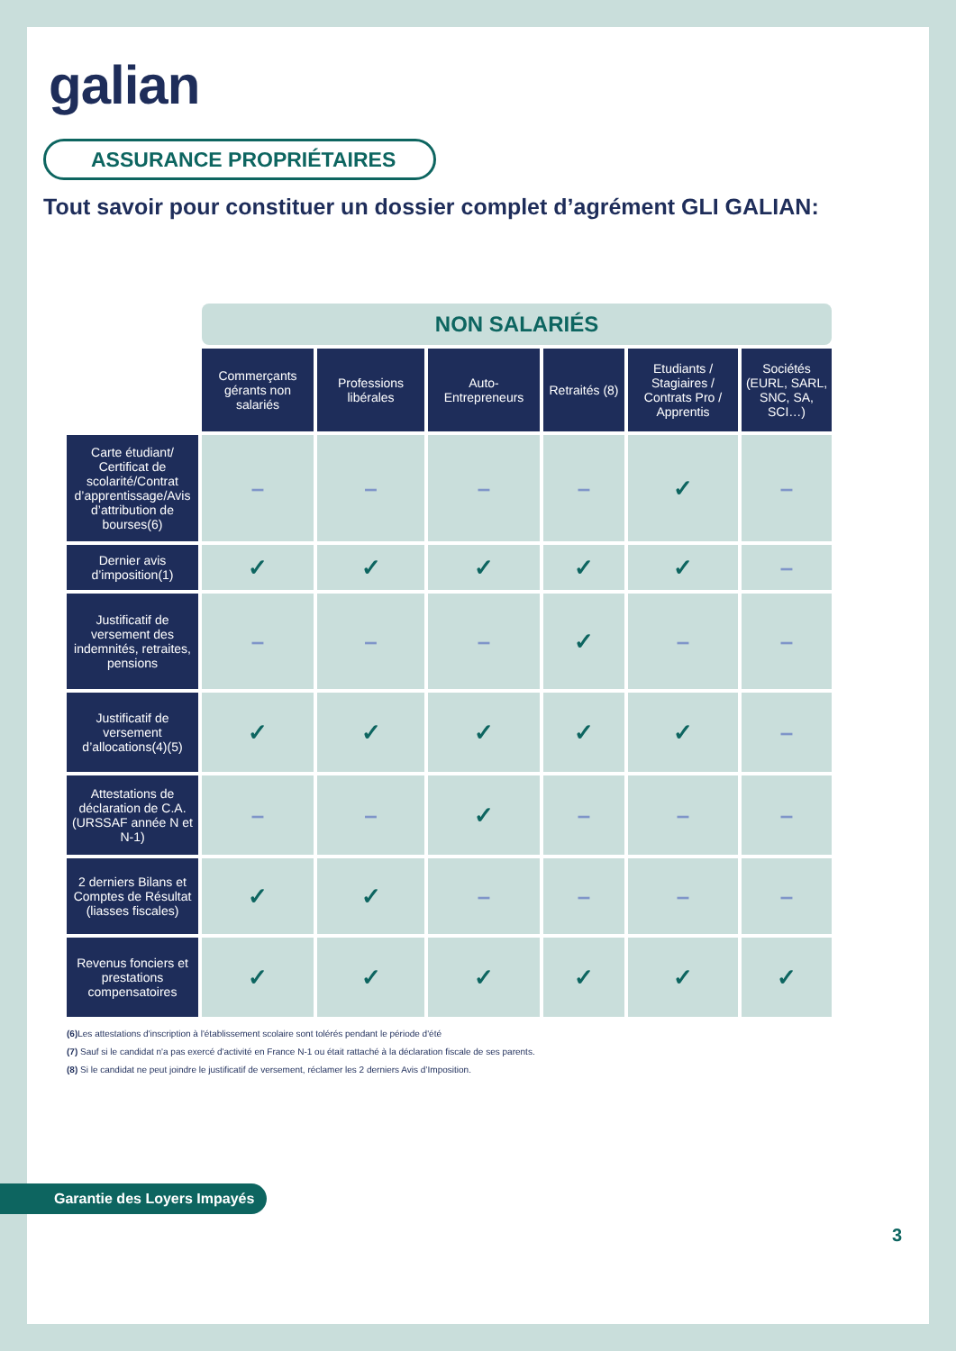galian
ASSURANCE PROPRIÉTAIRES
Tout savoir pour constituer un dossier complet d’agrément GLI GALIAN:
| | NON SALARIÉS | | | | | |
| --- | --- | --- | --- | --- | --- | --- |
| | Commerçants gérants non salariés | Professions libérales | Auto-Entrepreneurs | Retraités (8) | Etudiants / Stagiaires / Contrats Pro / Apprentis | Sociétés (EURL, SARL, SNC, SA, SCI…) |
| Carte étudiant/ Certificat de scolarité/Contrat d’apprentissage/Avis d’attribution de bourses(6) | – | – | – | – | ✓ | – |
| Dernier avis d’imposition(1) | ✓ | ✓ | ✓ | ✓ | ✓ | – |
| Justificatif de versement des indemnités, retraites, pensions | – | – | – | ✓ | – | – |
| Justificatif de versement d’allocations(4)(5) | ✓ | ✓ | ✓ | ✓ | ✓ | – |
| Attestations de déclaration de C.A. (URSSAF année N et N-1) | – | – | ✓ | – | – | – |
| 2 derniers Bilans et Comptes de Résultat (liasses fiscales) | ✓ | ✓ | – | – | – | – |
| Revenus fonciers et prestations compensatoires | ✓ | ✓ | ✓ | ✓ | ✓ | ✓ |
(6) Les attestations d'inscription à l'établissement scolaire sont tolérés pendant le période d'été
(7) Sauf si le candidat n'a pas exercé d'activité en France N-1 ou était rattaché à la déclaration fiscale de ses parents.
(8) Si le candidat ne peut joindre le justificatif de versement, réclamer les 2 derniers Avis d’Imposition.
Garantie des Loyers Impayés
3